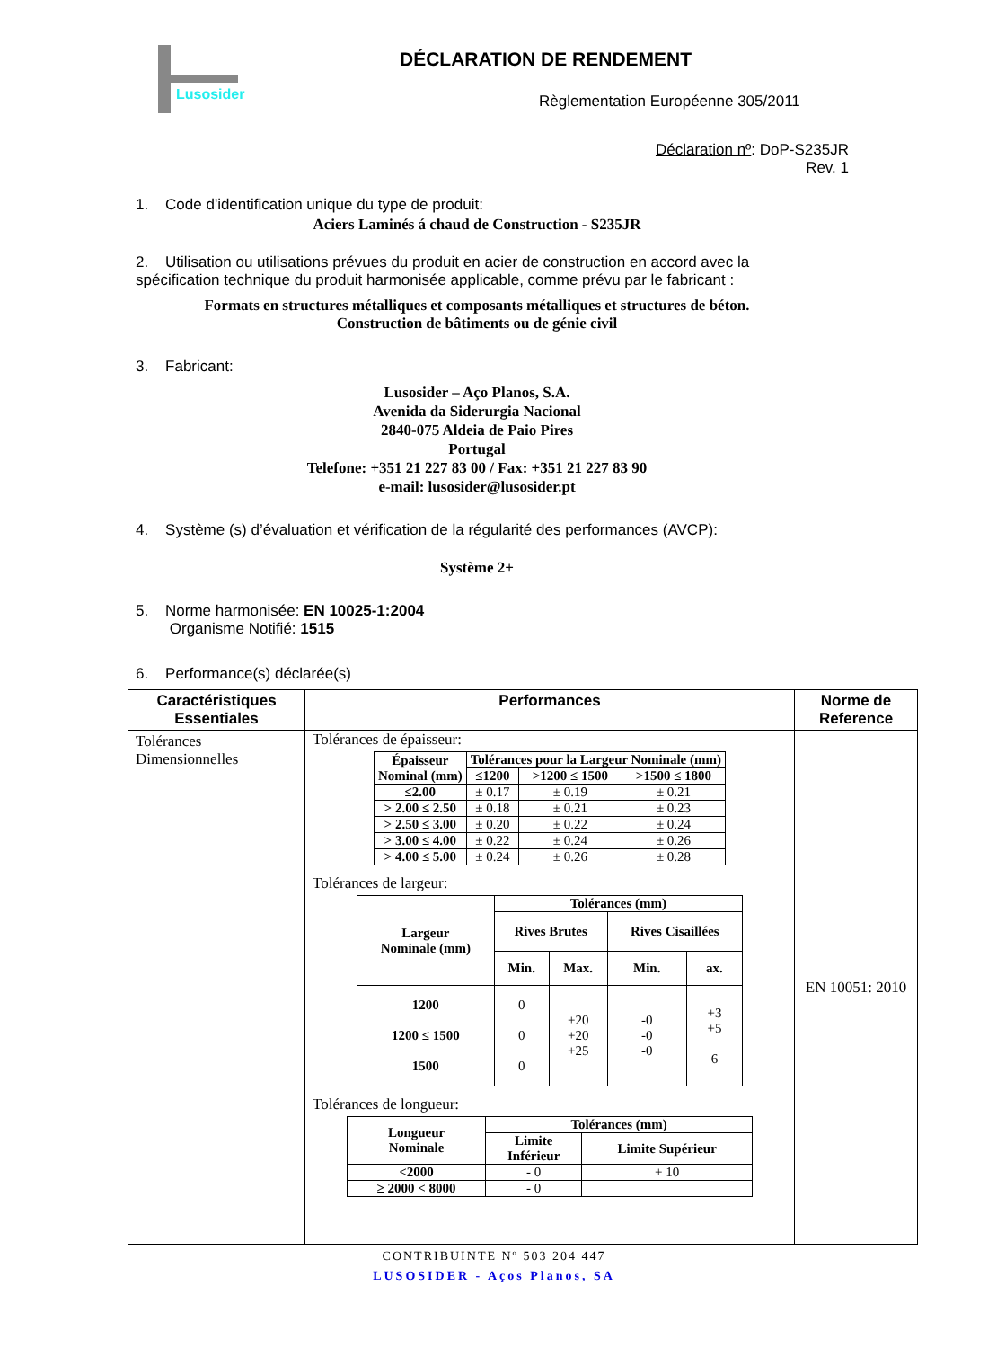Lusosider DÉCLARATION DE RENDEMENT
Règlementation Européenne 305/2011
Déclaration nº: DoP-S235JR
Rev. 1
1. Code d'identification unique du type de produit:
Aciers Laminés á chaud de Construction - S235JR
2. Utilisation ou utilisations prévues du produit en acier de construction en accord avec la spécification technique du produit harmonisée applicable, comme prévu par le fabricant :
Formats en structures métalliques et composants métalliques et structures de béton.
Construction de bâtiments ou de génie civil
3. Fabricant:
Lusosider – Aço Planos, S.A.
Avenida da Siderurgia Nacional
2840-075 Aldeia de Paio Pires
Portugal
Telefone: +351 21 227 83 00 / Fax: +351 21 227 83 90
e-mail: lusosider@lusosider.pt
4. Système (s) d’évaluation et vérification de la régularité des performances (AVCP):
Système 2+
5. Norme harmonisée: EN 10025-1:2004
Organisme Notifié: 1515
6. Performance(s) déclarée(s)
| Caractéristiques Essentiales | Performances | Norme de Reference |
| --- | --- | --- |
| Tolérances Dimensionnelles | Tolérances de épaisseur: / Épaisseur Nominal (mm) / Tolérances pour la Largeur Nominale (mm) / / / / --- / --- / --- / --- / / / ≤1200 / >1200 ≤ 1500 / >1500 ≤ 1800 / / ≤2.00 / ± 0.17 / ± 0.19 / ± 0.21 / / > 2.00 ≤ 2.50 / ± 0.18 / ± 0.21 / ± 0.23 / / > 2.50 ≤ 3.00 / ± 0.20 / ± 0.22 / ± 0.24 / / > 3.00 ≤ 4.00 / ± 0.22 / ± 0.24 / ± 0.26 / / > 4.00 ≤ 5.00 / ± 0.24 / ± 0.26 / ± 0.28 / Tolérances de largeur: / Largeur Nominale (mm) / Tolérances (mm) / / / / / --- / --- / --- / --- / --- / / / Rives Brutes / / Rives Cisaillées / / / / Min. / Max. / Min. / ax. / / 1200 1200 ≤ 1500 1500 / 0 0 0 / +20 +20 +25 / -0 -0 -0 / +3 +5 6 / Tolérances de longueur: / Longueur Nominale / Tolérances (mm) / / / --- / --- / --- / / / Limite Inférieur / Limite Supérieur / / <2000 / - 0 / + 10 / / ≥ 2000 < 8000 / - 0 / / | EN 10051: 2010 |
CONTRIBUINTE Nº 503 204 447
LUSOSIDER - Aços Planos, SA